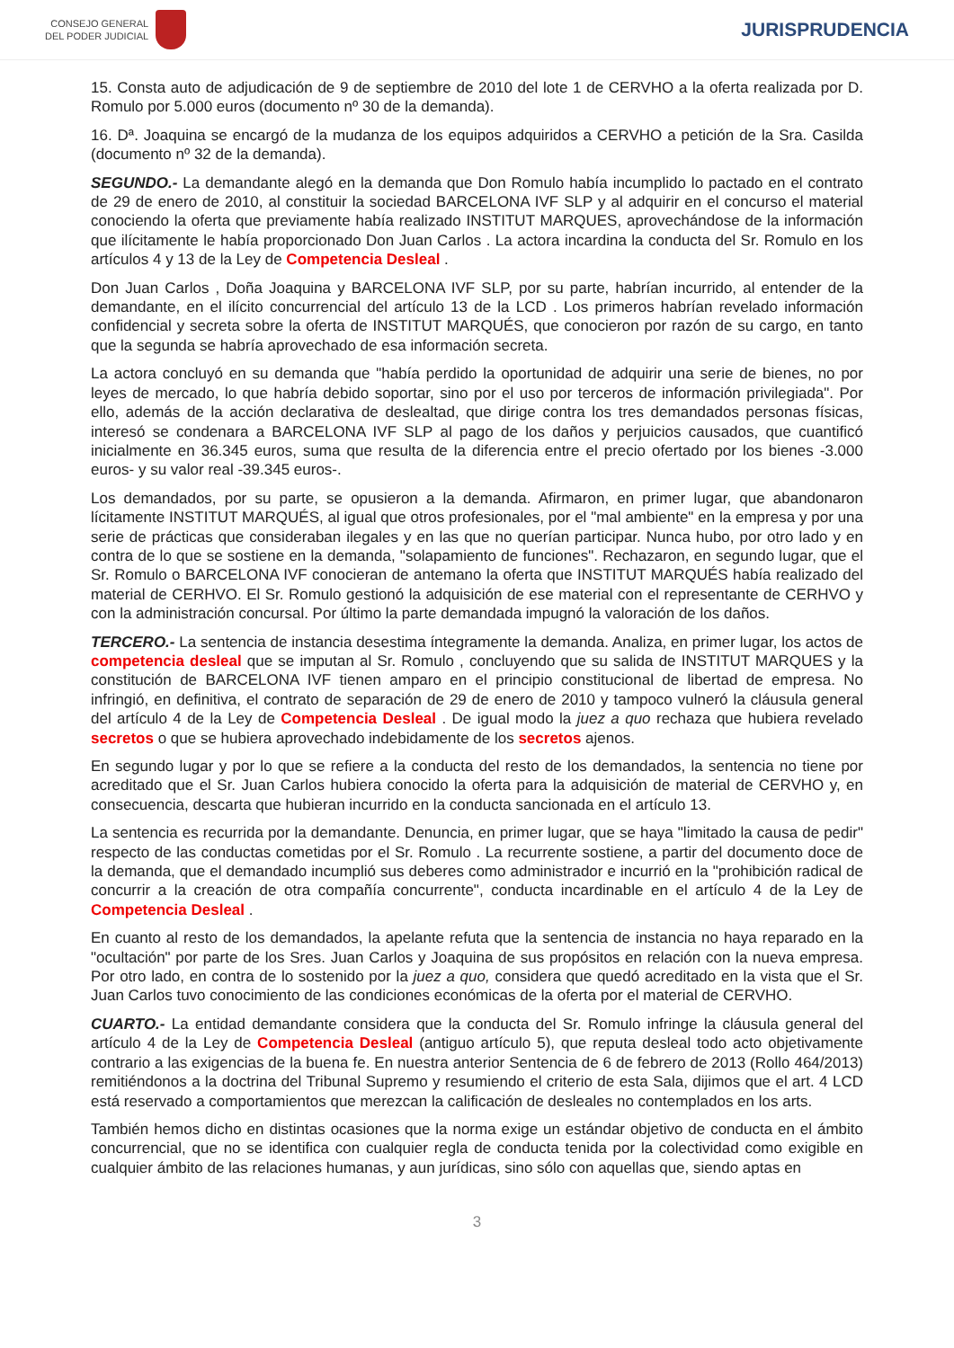CONSEJO GENERAL
DEL PODER JUDICIAL
JURISPRUDENCIA
15. Consta auto de adjudicación de 9 de septiembre de 2010 del lote 1 de CERVHO a la oferta realizada por D. Romulo por 5.000 euros (documento nº 30 de la demanda).
16. Dª. Joaquina se encargó de la mudanza de los equipos adquiridos a CERVHO a petición de la Sra. Casilda (documento nº 32 de la demanda).
SEGUNDO.- La demandante alegó en la demanda que Don Romulo había incumplido lo pactado en el contrato de 29 de enero de 2010, al constituir la sociedad BARCELONA IVF SLP y al adquirir en el concurso el material conociendo la oferta que previamente había realizado INSTITUT MARQUES, aprovechándose de la información que ilícitamente le había proporcionado Don Juan Carlos . La actora incardina la conducta del Sr. Romulo en los artículos 4 y 13 de la Ley de Competencia Desleal .
Don Juan Carlos , Doña Joaquina y BARCELONA IVF SLP, por su parte, habrían incurrido, al entender de la demandante, en el ilícito concurrencial del artículo 13 de la LCD . Los primeros habrían revelado información confidencial y secreta sobre la oferta de INSTITUT MARQUÉS, que conocieron por razón de su cargo, en tanto que la segunda se habría aprovechado de esa información secreta.
La actora concluyó en su demanda que "había perdido la oportunidad de adquirir una serie de bienes, no por leyes de mercado, lo que habría debido soportar, sino por el uso por terceros de información privilegiada". Por ello, además de la acción declarativa de deslealtad, que dirige contra los tres demandados personas físicas, interesó se condenara a BARCELONA IVF SLP al pago de los daños y perjuicios causados, que cuantificó inicialmente en 36.345 euros, suma que resulta de la diferencia entre el precio ofertado por los bienes -3.000 euros- y su valor real -39.345 euros-.
Los demandados, por su parte, se opusieron a la demanda. Afirmaron, en primer lugar, que abandonaron lícitamente INSTITUT MARQUÉS, al igual que otros profesionales, por el "mal ambiente" en la empresa y por una serie de prácticas que consideraban ilegales y en las que no querían participar. Nunca hubo, por otro lado y en contra de lo que se sostiene en la demanda, "solapamiento de funciones". Rechazaron, en segundo lugar, que el Sr. Romulo o BARCELONA IVF conocieran de antemano la oferta que INSTITUT MARQUÉS había realizado del material de CERHVO. El Sr. Romulo gestionó la adquisición de ese material con el representante de CERHVO y con la administración concursal. Por último la parte demandada impugnó la valoración de los daños.
TERCERO.- La sentencia de instancia desestima íntegramente la demanda. Analiza, en primer lugar, los actos de competencia desleal que se imputan al Sr. Romulo , concluyendo que su salida de INSTITUT MARQUES y la constitución de BARCELONA IVF tienen amparo en el principio constitucional de libertad de empresa. No infringió, en definitiva, el contrato de separación de 29 de enero de 2010 y tampoco vulneró la cláusula general del artículo 4 de la Ley de Competencia Desleal . De igual modo la juez a quo rechaza que hubiera revelado secretos o que se hubiera aprovechado indebidamente de los secretos ajenos.
En segundo lugar y por lo que se refiere a la conducta del resto de los demandados, la sentencia no tiene por acreditado que el Sr. Juan Carlos hubiera conocido la oferta para la adquisición de material de CERVHO y, en consecuencia, descarta que hubieran incurrido en la conducta sancionada en el artículo 13.
La sentencia es recurrida por la demandante. Denuncia, en primer lugar, que se haya "limitado la causa de pedir" respecto de las conductas cometidas por el Sr. Romulo . La recurrente sostiene, a partir del documento doce de la demanda, que el demandado incumplió sus deberes como administrador e incurrió en la "prohibición radical de concurrir a la creación de otra compañía concurrente", conducta incardinable en el artículo 4 de la Ley de Competencia Desleal .
En cuanto al resto de los demandados, la apelante refuta que la sentencia de instancia no haya reparado en la "ocultación" por parte de los Sres. Juan Carlos y Joaquina de sus propósitos en relación con la nueva empresa. Por otro lado, en contra de lo sostenido por la juez a quo, considera que quedó acreditado en la vista que el Sr. Juan Carlos tuvo conocimiento de las condiciones económicas de la oferta por el material de CERVHO.
CUARTO.- La entidad demandante considera que la conducta del Sr. Romulo infringe la cláusula general del artículo 4 de la Ley de Competencia Desleal (antiguo artículo 5), que reputa desleal todo acto objetivamente contrario a las exigencias de la buena fe. En nuestra anterior Sentencia de 6 de febrero de 2013 (Rollo 464/2013) remitiéndonos a la doctrina del Tribunal Supremo y resumiendo el criterio de esta Sala, dijimos que el art. 4 LCD está reservado a comportamientos que merezcan la calificación de desleales no contemplados en los arts.
También hemos dicho en distintas ocasiones que la norma exige un estándar objetivo de conducta en el ámbito concurrencial, que no se identifica con cualquier regla de conducta tenida por la colectividad como exigible en cualquier ámbito de las relaciones humanas, y aun jurídicas, sino sólo con aquellas que, siendo aptas en
3